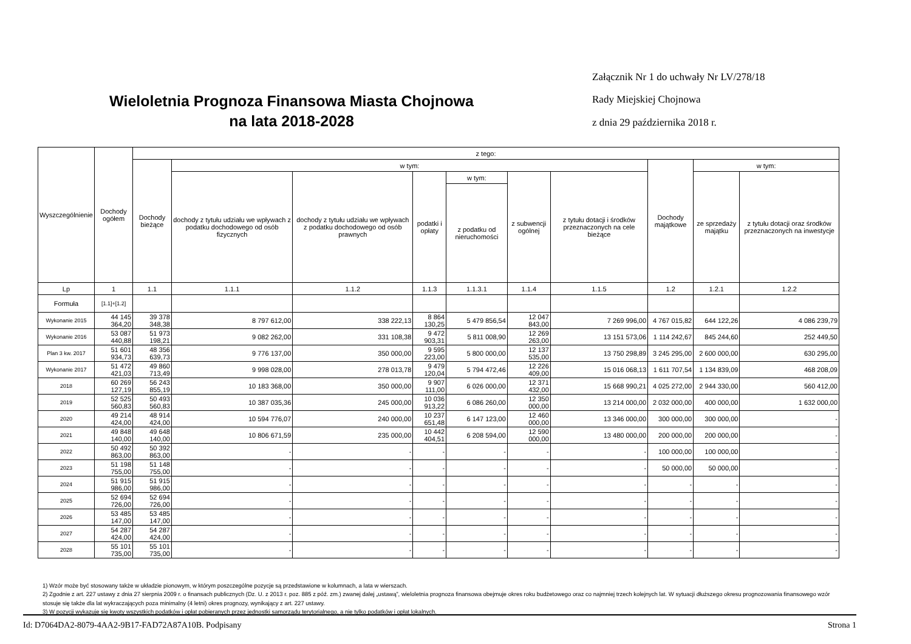Wieloletnia Prognoza Finansowa Miasta Chojnowa
na lata 2018-2028
Załącznik Nr 1 do uchwały Nr LV/278/18
Rady Miejskiej Chojnowa
z dnia 29 października 2018 r.
| Wyszczególnienie | Dochody ogółem | z tego: | | | | | | | | | |
| --- | --- | --- | --- | --- | --- | --- | --- | --- | --- | --- | --- |
| | | Dochody bieżące | w tym: | | | | | | Dochody majątkowe | w tym: | |
| | | | dochody z tytułu udziału we wpływach z podatku dochodowego od osób fizycznych | dochody z tytułu udziału we wpływach z podatku dochodowego od osób prawnych | podatki i opłaty | w tym: | z subwencji ogólnej | z tytułu dotacji i środków przeznaczonych na cele bieżące | | ze sprzedaży majątku | z tytułu dotacji oraz środków przeznaczonych na inwestycje |
| | | | | | | z podatku od nieruchomości | | | | | |
| Lp | 1 | 1.1 | 1.1.1 | 1.1.2 | 1.1.3 | 1.1.3.1 | 1.1.4 | 1.1.5 | 1.2 | 1.2.1 | 1.2.2 |
| Formuła | [1.1]+[1.2] | | | | | | | | | | |
| Wykonanie 2015 | 44 145 364,20 | 39 378 348,38 | 8 797 612,00 | 338 222,13 | 8 864 130,25 | 5 479 856,54 | 12 047 843,00 | 7 269 996,00 | 4 767 015,82 | 644 122,26 | 4 086 239,79 |
| Wykonanie 2016 | 53 087 440,88 | 51 973 198,21 | 9 082 262,00 | 331 108,38 | 9 472 903,31 | 5 811 008,90 | 12 269 263,00 | 13 151 573,06 | 1 114 242,67 | 845 244,60 | 252 449,50 |
| Plan 3 kw. 2017 | 51 601 934,73 | 48 356 639,73 | 9 776 137,00 | 350 000,00 | 9 595 223,00 | 5 800 000,00 | 12 137 535,00 | 13 750 298,89 | 3 245 295,00 | 2 600 000,00 | 630 295,00 |
| Wykonanie 2017 | 51 472 421,03 | 49 860 713,49 | 9 998 028,00 | 278 013,78 | 9 479 120,04 | 5 794 472,46 | 12 226 409,00 | 15 016 068,13 | 1 611 707,54 | 1 134 839,09 | 468 208,09 |
| 2018 | 60 269 127,19 | 56 243 855,19 | 10 183 368,00 | 350 000,00 | 9 907 111,00 | 6 026 000,00 | 12 371 432,00 | 15 668 990,21 | 4 025 272,00 | 2 944 330,00 | 560 412,00 |
| 2019 | 52 525 560,83 | 50 493 560,83 | 10 387 035,36 | 245 000,00 | 10 036 913,22 | 6 086 260,00 | 12 350 000,00 | 13 214 000,00 | 2 032 000,00 | 400 000,00 | 1 632 000,00 |
| 2020 | 49 214 424,00 | 48 914 424,00 | 10 594 776,07 | 240 000,00 | 10 237 651,48 | 6 147 123,00 | 12 460 000,00 | 13 346 000,00 | 300 000,00 | 300 000,00 | - |
| 2021 | 49 848 140,00 | 49 648 140,00 | 10 806 671,59 | 235 000,00 | 10 442 404,51 | 6 208 594,00 | 12 590 000,00 | 13 480 000,00 | 200 000,00 | 200 000,00 | - |
| 2022 | 50 492 863,00 | 50 392 863,00 | - | - | - | - | - | - | 100 000,00 | 100 000,00 | - |
| 2023 | 51 198 755,00 | 51 148 755,00 | - | - | - | - | - | - | 50 000,00 | 50 000,00 | - |
| 2024 | 51 915 986,00 | 51 915 986,00 | - | - | - | - | - | - | - | - | - |
| 2025 | 52 694 726,00 | 52 694 726,00 | - | - | - | - | - | - | - | - | - |
| 2026 | 53 485 147,00 | 53 485 147,00 | - | - | - | - | - | - | - | - | - |
| 2027 | 54 287 424,00 | 54 287 424,00 | - | - | - | - | - | - | - | - | - |
| 2028 | 55 101 735,00 | 55 101 735,00 | - | - | - | - | - | - | - | - | - |
1) Wzór może być stosowany także w układzie pionowym, w którym poszczególne pozycje są przedstawione w kolumnach, a lata w wierszach.
2) Zgodnie z art. 227 ustawy z dnia 27 sierpnia 2009 r. o finansach publicznych (Dz. U. z 2013 r. poz. 885 z póź. zm.) zwanej dalej „ustawą”, wieloletnia prognoza finansowa obejmuje okres roku budżetowego oraz co najmniej trzech kolejnych lat. W sytuacji dłuższego okresu prognozowania finansowego wzór stosuje się także dla lat wykraczających poza minimalny (4 letni) okres prognozy, wynikający z art. 227 ustawy.
3) W pozycji wykazuje się kwoty wszystkich podatków i opłat pobieranych przez jednostki samorządu terytorialnego, a nie tylko podatków i opłat lokalnych.
Id: D7064DA2-8079-4AA2-9B17-FAD72A87A10B. Podpisany Strona 1